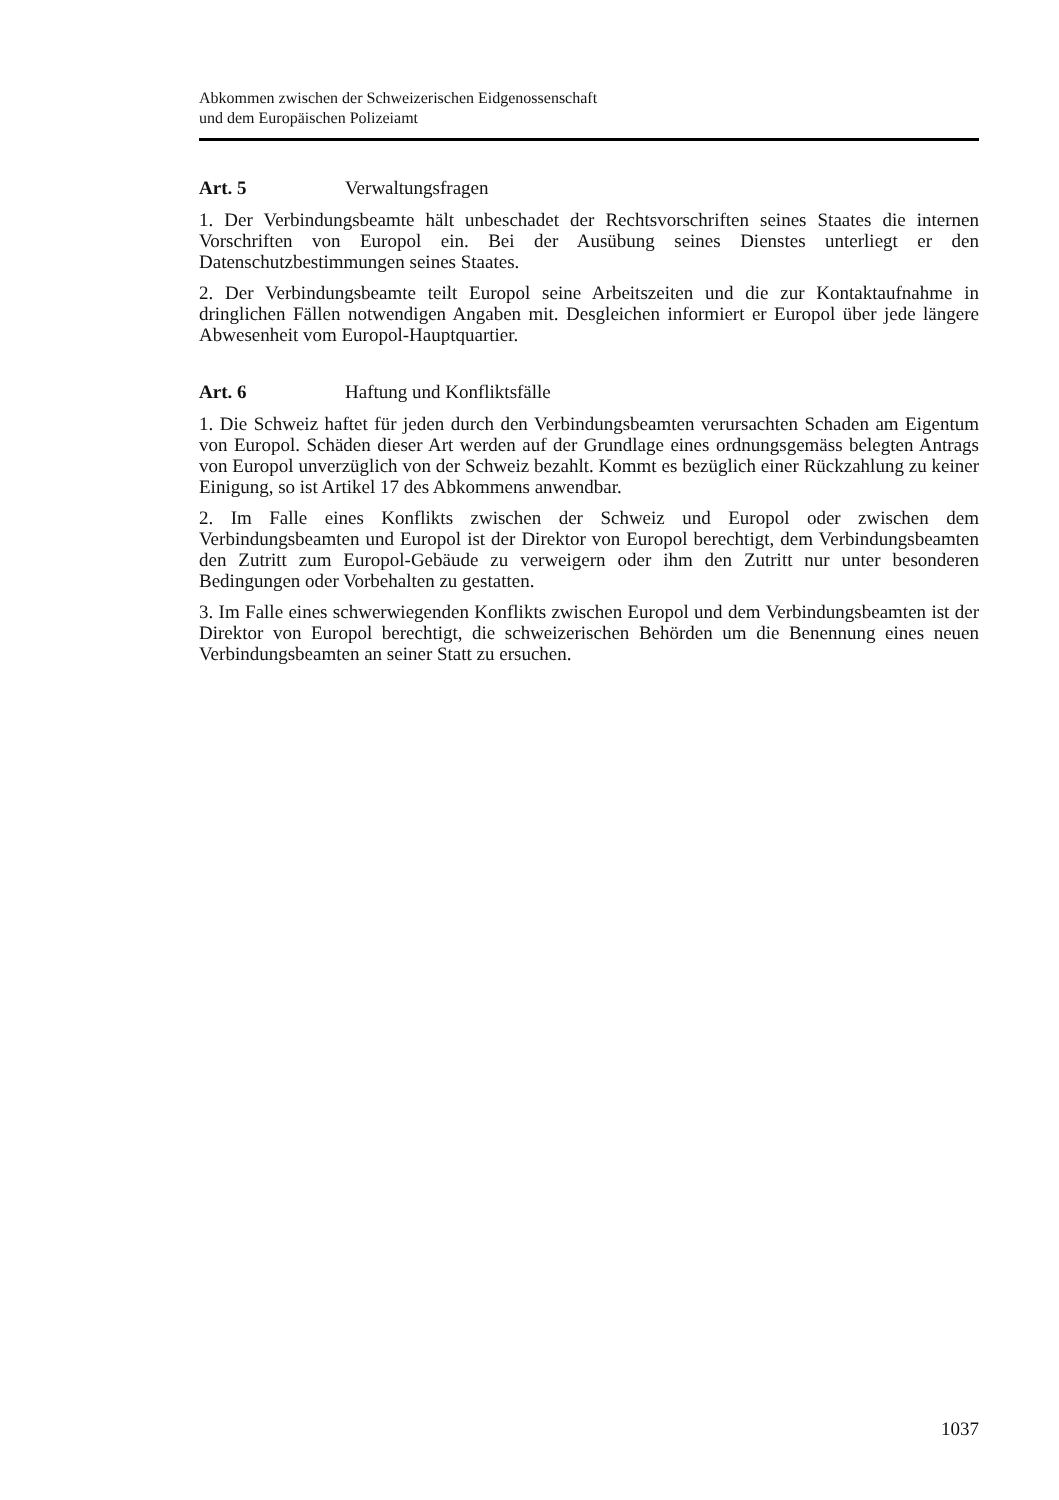Abkommen zwischen der Schweizerischen Eidgenossenschaft
und dem Europäischen Polizeiamt
Art. 5 Verwaltungsfragen
1. Der Verbindungsbeamte hält unbeschadet der Rechtsvorschriften seines Staates die internen Vorschriften von Europol ein. Bei der Ausübung seines Dienstes unterliegt er den Datenschutzbestimmungen seines Staates.
2. Der Verbindungsbeamte teilt Europol seine Arbeitszeiten und die zur Kontaktaufnahme in dringlichen Fällen notwendigen Angaben mit. Desgleichen informiert er Europol über jede längere Abwesenheit vom Europol-Hauptquartier.
Art. 6 Haftung und Konfliktsfälle
1. Die Schweiz haftet für jeden durch den Verbindungsbeamten verursachten Schaden am Eigentum von Europol. Schäden dieser Art werden auf der Grundlage eines ordnungsgemäss belegten Antrags von Europol unverzüglich von der Schweiz bezahlt. Kommt es bezüglich einer Rückzahlung zu keiner Einigung, so ist Artikel 17 des Abkommens anwendbar.
2. Im Falle eines Konflikts zwischen der Schweiz und Europol oder zwischen dem Verbindungsbeamten und Europol ist der Direktor von Europol berechtigt, dem Verbindungsbeamten den Zutritt zum Europol-Gebäude zu verweigern oder ihm den Zutritt nur unter besonderen Bedingungen oder Vorbehalten zu gestatten.
3. Im Falle eines schwerwiegenden Konflikts zwischen Europol und dem Verbindungsbeamten ist der Direktor von Europol berechtigt, die schweizerischen Behörden um die Benennung eines neuen Verbindungsbeamten an seiner Statt zu ersuchen.
1037